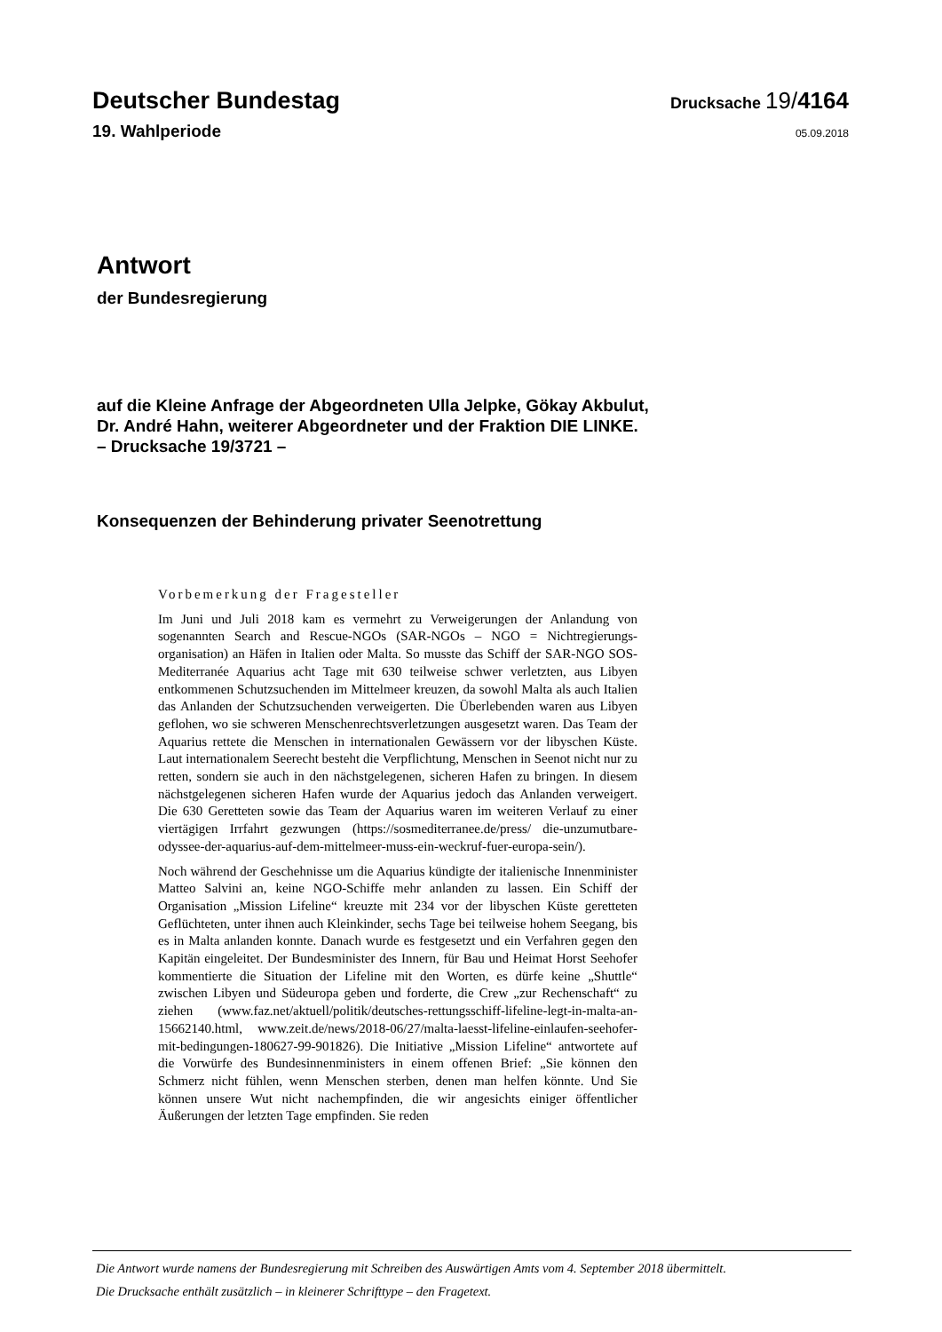Deutscher Bundestag
Drucksache 19/4164
19. Wahlperiode
05.09.2018
Antwort
der Bundesregierung
auf die Kleine Anfrage der Abgeordneten Ulla Jelpke, Gökay Akbulut,
Dr. André Hahn, weiterer Abgeordneter und der Fraktion DIE LINKE.
– Drucksache 19/3721 –
Konsequenzen der Behinderung privater Seenotrettung
Vorbemerkung der Fragesteller
Im Juni und Juli 2018 kam es vermehrt zu Verweigerungen der Anlandung von sogenannten Search and Rescue-NGOs (SAR-NGOs – NGO = Nichtregierungs­organisation) an Häfen in Italien oder Malta. So musste das Schiff der SAR-NGO SOS-Mediterranée Aquarius acht Tage mit 630 teilweise schwer verletz­ten, aus Libyen entkommenen Schutzsuchenden im Mittelmeer kreuzen, da so­wohl Malta als auch Italien das Anlanden der Schutzsuchenden verweigerten. Die Überlebenden waren aus Libyen geflohen, wo sie schweren Menschen­rechtsverletzungen ausgesetzt waren. Das Team der Aquarius rettete die Men­schen in internationalen Gewässern vor der libyschen Küste. Laut internationa­lem Seerecht besteht die Verpflichtung, Menschen in Seenot nicht nur zu retten, sondern sie auch in den nächstgelegenen, sicheren Hafen zu bringen. In diesem nächstgelegenen sicheren Hafen wurde der Aquarius jedoch das Anlanden ver­weigert. Die 630 Geretteten sowie das Team der Aquarius waren im weiteren Verlauf zu einer viertägigen Irrfahrt gezwungen (https://sosmediterranee.de/press/ die-unzumutbare-odyssee-der-aquarius-auf-dem-mittelmeer-muss-ein-weckruf-fuer-europa-sein/).
Noch während der Geschehnisse um die Aquarius kündigte der italienische In­nenminister Matteo Salvini an, keine NGO-Schiffe mehr anlanden zu lassen. Ein Schiff der Organisation „Mission Lifeline“ kreuzte mit 234 vor der liby­schen Küste geretteten Geflüchteten, unter ihnen auch Kleinkinder, sechs Tage bei teilweise hohem Seegang, bis es in Malta anlanden konnte. Danach wurde es festgesetzt und ein Verfahren gegen den Kapitän eingeleitet. Der Bundesmi­nister des Innern, für Bau und Heimat Horst Seehofer kommentierte die Situa­tion der Lifeline mit den Worten, es dürfe keine „Shuttle“ zwischen Libyen und Südeuropa geben und forderte, die Crew „zur Rechenschaft“ zu ziehen (www.faz.net/aktuell/politik/deutsches-rettungsschiff-lifeline-legt-in-malta-an-15662140.html, www.zeit.de/news/2018-06/27/malta-laesst-lifeline-einlaufen-seehofer-mit-bedingungen-180627-99-901826). Die Initiative „Mission Lifeline“ antwortete auf die Vorwürfe des Bundesinnenministers in einem offenen Brief: „Sie können den Schmerz nicht fühlen, wenn Menschen sterben, denen man helfen könnte. Und Sie können unsere Wut nicht nachempfinden, die wir ange­sichts einiger öffentlicher Äußerungen der letzten Tage empfinden. Sie reden
Die Antwort wurde namens der Bundesregierung mit Schreiben des Auswärtigen Amts vom 4. September 2018 übermittelt.
Die Drucksache enthält zusätzlich – in kleinerer Schrifttype – den Fragetext.